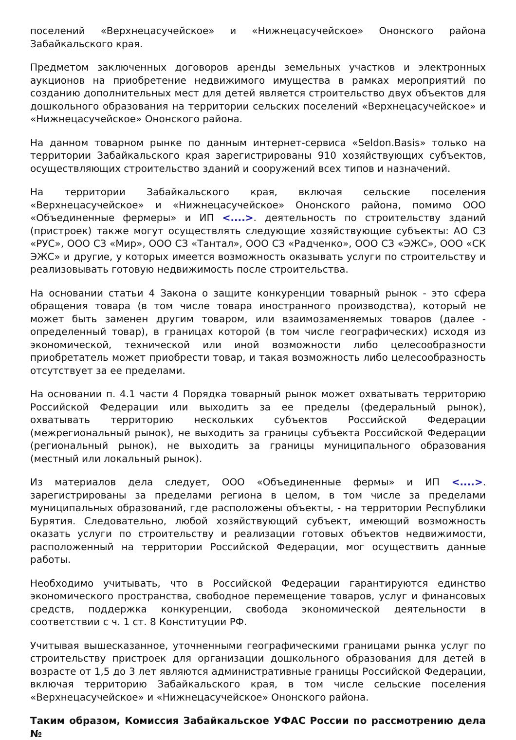поселений «Верхнецасучейское» и «Нижнецасучейское» Ононского района Забайкальского края.
Предметом заключенных договоров аренды земельных участков и электронных аукционов на приобретение недвижимого имущества в рамках мероприятий по созданию дополнительных мест для детей является строительство двух объектов для дошкольного образования на территории сельских поселений «Верхнецасучейское» и «Нижнецасучейское» Ононского района.
На данном товарном рынке по данным интернет-сервиса «Seldon.Basis» только на территории Забайкальского края зарегистрированы 910 хозяйствующих субъектов, осуществляющих строительство зданий и сооружений всех типов и назначений.
На территории Забайкальского края, включая сельские поселения «Верхнецасучейское» и «Нижнецасучейское» Ононского района, помимо ООО «Объединенные фермеры» и ИП <....>. деятельность по строительству зданий (пристроек) также могут осуществлять следующие хозяйствующие субъекты: АО СЗ «РУС», ООО СЗ «Мир», ООО СЗ «Тантал», ООО СЗ «Радченко», ООО СЗ «ЭЖС», ООО «СК ЭЖС» и другие, у которых имеется возможность оказывать услуги по строительству и реализовывать готовую недвижимость после строительства.
На основании статьи 4 Закона о защите конкуренции товарный рынок - это сфера обращения товара (в том числе товара иностранного производства), который не может быть заменен другим товаром, или взаимозаменяемых товаров (далее - определенный товар), в границах которой (в том числе географических) исходя из экономической, технической или иной возможности либо целесообразности приобретатель может приобрести товар, и такая возможность либо целесообразность отсутствует за ее пределами.
На основании п. 4.1 части 4 Порядка товарный рынок может охватывать территорию Российской Федерации или выходить за ее пределы (федеральный рынок), охватывать территорию нескольких субъектов Российской Федерации (межрегиональный рынок), не выходить за границы субъекта Российской Федерации (региональный рынок), не выходить за границы муниципального образования (местный или локальный рынок).
Из материалов дела следует, ООО «Объединенные фермы» и ИП <....>. зарегистрированы за пределами региона в целом, в том числе за пределами муниципальных образований, где расположены объекты, - на территории Республики Бурятия. Следовательно, любой хозяйствующий субъект, имеющий возможность оказать услуги по строительству и реализации готовых объектов недвижимости, расположенный на территории Российской Федерации, мог осуществить данные работы.
Необходимо учитывать, что в Российской Федерации гарантируются единство экономического пространства, свободное перемещение товаров, услуг и финансовых средств, поддержка конкуренции, свобода экономической деятельности в соответствии с ч. 1 ст. 8 Конституции РФ.
Учитывая вышесказанное, уточненными географическими границами рынка услуг по строительству пристроек для организации дошкольного образования для детей в возрасте от 1,5 до 3 лет являются административные границы Российской Федерации, включая территорию Забайкальского края, в том числе сельские поселения «Верхнецасучейское» и «Нижнецасучейское» Ононского района.
Таким образом, Комиссия Забайкальское УФАС России по рассмотрению дела №